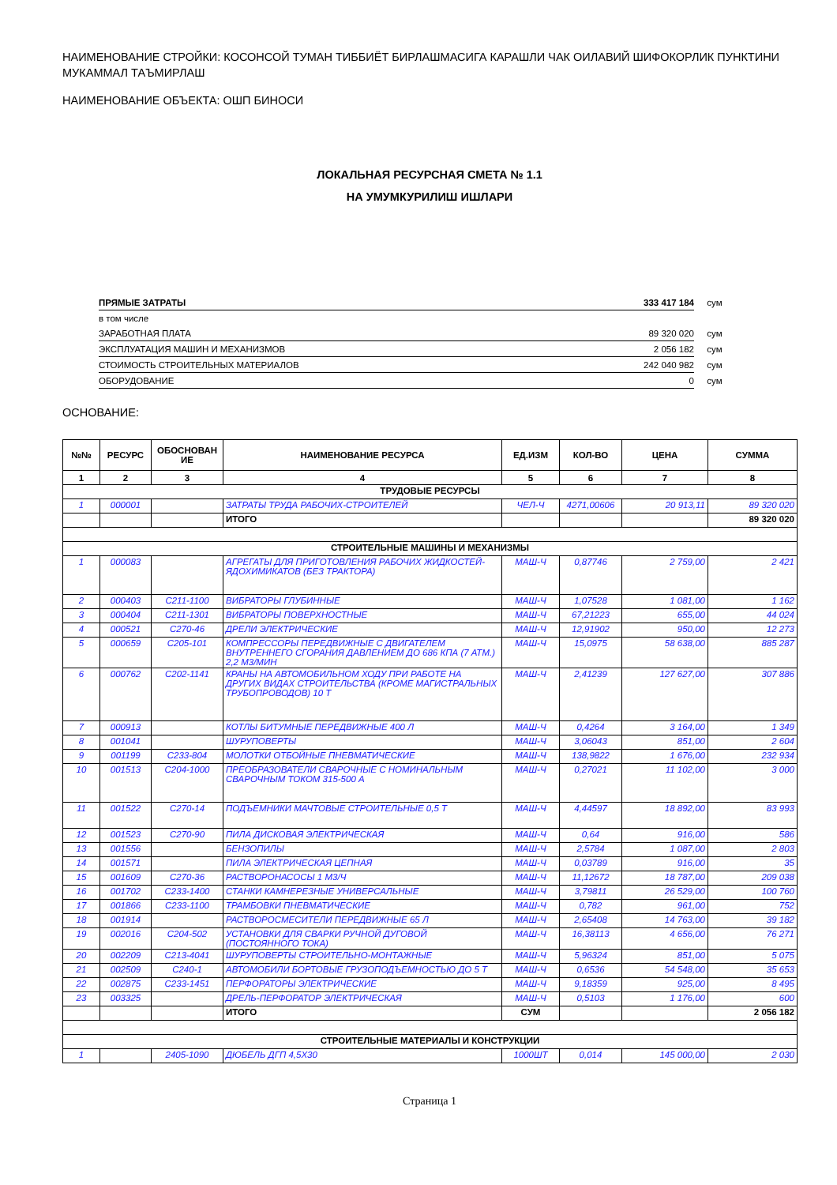НАИМЕНОВАНИЕ СТРОЙКИ: КОСОНСОЙ ТУМАН ТИББИЁТ БИРЛАШМАСИГА КАРАШЛИ ЧАК ОИЛАВИЙ ШИФОКОРЛИК ПУНКТИНИ МУКАММАЛ ТАЪМИРЛАШ
НАИМЕНОВАНИЕ ОБЪЕКТА: ОШП БИНОСИ
ЛОКАЛЬНАЯ РЕСУРСНАЯ СМЕТА № 1.1
НА УМУМКУРИЛИШ ИШЛАРИ
| ПРЯМЫЕ ЗАТРАТЫ | 333 417 184 | сум |
| в том числе | | |
| ЗАРАБОТНАЯ ПЛАТА | 89 320 020 | сум |
| ЭКСПЛУАТАЦИЯ МАШИН И МЕХАНИЗМОВ | 2 056 182 | сум |
| СТОИМОСТЬ СТРОИТЕЛЬНЫХ МАТЕРИАЛОВ | 242 040 982 | сум |
| ОБОРУДОВАНИЕ | 0 | сум |
ОСНОВАНИЕ:
| №№ | РЕСУРС | ОБОСНОВАН ИЕ | НАИМЕНОВАНИЕ РЕСУРСА | ЕД.ИЗМ | КОЛ-ВО | ЦЕНА | СУММА |
| --- | --- | --- | --- | --- | --- | --- | --- |
| 1 | 2 | 3 | 4 | 5 | 6 | 7 | 8 |
| ТРУДОВЫЕ РЕСУРСЫ | | | | | | | |
| 1 | 000001 | | ЗАТРАТЫ ТРУДА РАБОЧИХ-СТРОИТЕЛЕЙ | ЧЕЛ-Ч | 4271,00606 | 20 913,11 | 89 320 020 |
| | | | ИТОГО | | | | 89 320 020 |
| СТРОИТЕЛЬНЫЕ МАШИНЫ И МЕХАНИЗМЫ | | | | | | | |
| 1 | 000083 | | АГРЕГАТЫ ДЛЯ ПРИГОТОВЛЕНИЯ РАБОЧИХ ЖИДКОСТЕЙ-ЯДОХИМИКАТОВ (БЕЗ ТРАКТОРА) | МАШ-Ч | 0,87746 | 2 759,00 | 2 421 |
| 2 | 000403 | С211-1100 | ВИБРАТОРЫ ГЛУБИННЫЕ | МАШ-Ч | 1,07528 | 1 081,00 | 1 162 |
| 3 | 000404 | С211-1301 | ВИБРАТОРЫ ПОВЕРХНОСТНЫЕ | МАШ-Ч | 67,21223 | 655,00 | 44 024 |
| 4 | 000521 | С270-46 | ДРЕЛИ ЭЛЕКТРИЧЕСКИЕ | МАШ-Ч | 12,91902 | 950,00 | 12 273 |
| 5 | 000659 | С205-101 | КОМПРЕССОРЫ ПЕРЕДВИЖНЫЕ С ДВИГАТЕЛЕМ ВНУТРЕННЕГО СГОРАНИЯ ДАВЛЕНИЕМ ДО 686 КПА (7 АТМ.) 2,2 М3/МИН | МАШ-Ч | 15,0975 | 58 638,00 | 885 287 |
| 6 | 000762 | С202-1141 | КРАНЫ НА АВТОМОБИЛЬНОМ ХОДУ ПРИ РАБОТЕ НА ДРУГИХ ВИДАХ СТРОИТЕЛЬСТВА (КРОМЕ МАГИСТРАЛЬНЫХ ТРУБОПРОВОДОВ) 10 Т | МАШ-Ч | 2,41239 | 127 627,00 | 307 886 |
| 7 | 000913 | | КОТЛЫ БИТУМНЫЕ ПЕРЕДВИЖНЫЕ 400 Л | МАШ-Ч | 0,4264 | 3 164,00 | 1 349 |
| 8 | 001041 | | ШУРУПОВЕРТЫ | МАШ-Ч | 3,06043 | 851,00 | 2 604 |
| 9 | 001199 | С233-804 | МОЛОТКИ ОТБОЙНЫЕ ПНЕВМАТИЧЕСКИЕ | МАШ-Ч | 138,9822 | 1 676,00 | 232 934 |
| 10 | 001513 | С204-1000 | ПРЕОБРАЗОВАТЕЛИ СВАРОЧНЫЕ С НОМИНАЛЬНЫМ СВАРОЧНЫМ ТОКОМ 315-500 А | МАШ-Ч | 0,27021 | 11 102,00 | 3 000 |
| 11 | 001522 | С270-14 | ПОДЪЕМНИКИ МАЧТОВЫЕ СТРОИТЕЛЬНЫЕ 0,5 Т | МАШ-Ч | 4,44597 | 18 892,00 | 83 993 |
| 12 | 001523 | С270-90 | ПИЛА ДИСКОВАЯ ЭЛЕКТРИЧЕСКАЯ | МАШ-Ч | 0,64 | 916,00 | 586 |
| 13 | 001556 | | БЕНЗОПИЛЫ | МАШ-Ч | 2,5784 | 1 087,00 | 2 803 |
| 14 | 001571 | | ПИЛА ЭЛЕКТРИЧЕСКАЯ ЦЕПНАЯ | МАШ-Ч | 0,03789 | 916,00 | 35 |
| 15 | 001609 | С270-36 | РАСТВОРОНАСОСЫ 1 М3/Ч | МАШ-Ч | 11,12672 | 18 787,00 | 209 038 |
| 16 | 001702 | С233-1400 | СТАНКИ КАМНЕРЕЗНЫЕ УНИВЕРСАЛЬНЫЕ | МАШ-Ч | 3,79811 | 26 529,00 | 100 760 |
| 17 | 001866 | С233-1100 | ТРАМБОВКИ ПНЕВМАТИЧЕСКИЕ | МАШ-Ч | 0,782 | 961,00 | 752 |
| 18 | 001914 | | РАСТВОРОСМЕСИТЕЛИ ПЕРЕДВИЖНЫЕ 65 Л | МАШ-Ч | 2,65408 | 14 763,00 | 39 182 |
| 19 | 002016 | С204-502 | УСТАНОВКИ ДЛЯ СВАРКИ РУЧНОЙ ДУГОВОЙ (ПОСТОЯННОГО ТОКА) | МАШ-Ч | 16,38113 | 4 656,00 | 76 271 |
| 20 | 002209 | С213-4041 | ШУРУПОВЕРТЫ СТРОИТЕЛЬНО-МОНТАЖНЫЕ | МАШ-Ч | 5,96324 | 851,00 | 5 075 |
| 21 | 002509 | С240-1 | АВТОМОБИЛИ БОРТОВЫЕ ГРУЗОПОДЪЕМНОСТЬЮ ДО 5 Т | МАШ-Ч | 0,6536 | 54 548,00 | 35 653 |
| 22 | 002875 | С233-1451 | ПЕРФОРАТОРЫ ЭЛЕКТРИЧЕСКИЕ | МАШ-Ч | 9,18359 | 925,00 | 8 495 |
| 23 | 003325 | | ДРЕЛЬ-ПЕРФОРАТОР ЭЛЕКТРИЧЕСКАЯ | МАШ-Ч | 0,5103 | 1 176,00 | 600 |
| | | | ИТОГО | СУМ | | | 2 056 182 |
| СТРОИТЕЛЬНЫЕ МАТЕРИАЛЫ И КОНСТРУКЦИИ | | | | | | | |
| 1 | | 2405-1090 | ДЮБЕЛЬ ДГП 4,5X30 | 1000ШТ | 0,014 | 145 000,00 | 2 030 |
Страница 1